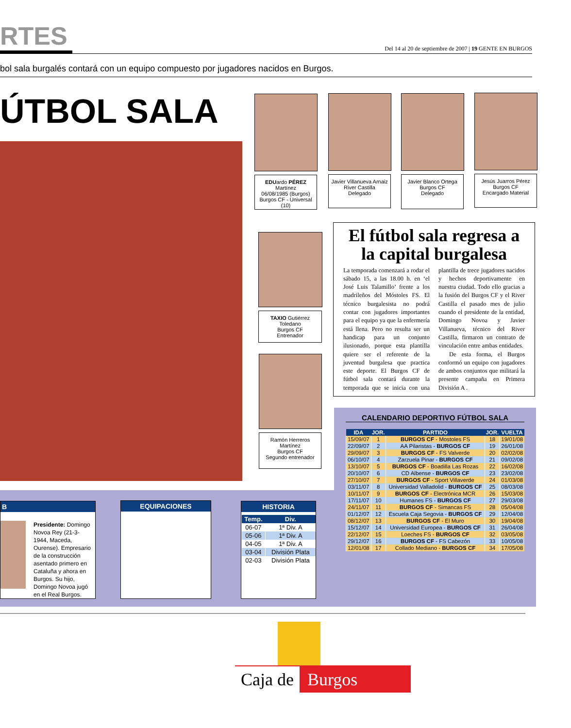RTES Del 14 al 20 de septiembre de 2007 | 19 GENTE EN BURGOS
bol sala burgalés contará con un equipo compuesto por jugadores nacidos en Burgos.
ÚTBOL SALA
EDUardo PÉREZ Martínez
06/08/1985 (Burgos)
Burgos CF - Universal (10)
Javier Villanueva Arnaiz
River Castilla
Delegado
Javier Blanco Ortega
Burgos CF
Delegado
Jesús Juarros Pérez
Burgos CF
Encargado Material
TAXIO Gutiérrez Toledano
Burgos CF
Entrenador
Ramón Herreros Martínez
Burgos CF
Segundo entrenador
El fútbol sala regresa a la capital burgalesa
La temporada comenzará a rodar el sábado 15, a las 18.00 h. en ‘el José Luis Talamillo’ frente a los madrileños del Móstoles FS. El técnico burgalesista no podrá contar con jugadores importantes para el equipo ya que la enfermería está llena. Pero no resulta ser un handicap para un conjunto ilusionado, porque esta plantilla quiere ser el referente de la juventud burgalesa que practica este deporte. El Burgos CF de fútbol sala contará durante la temporada que se inicia con una plantilla de trece jugadores nacidos y hechos deportivamente en nuestra ciudad. Todo ello gracias a la fusión del Burgos CF y el River Castilla el pasado mes de julio cuando el presidente de la entidad, Domingo Novoa y Javier Villanueva, técnico del River Castilla, firmaron un contrato de vinculación entre ambas entidades.
De esta forma, el Burgos conformó un equipo con jugadores de ambos conjuntos que militará la presente campaña en Primera División A .
CALENDARIO DEPORTIVO FÚTBOL SALA
| IDA | JOR. | PARTIDO | JOR. | VUELTA |
| --- | --- | --- | --- | --- |
| 15/09/07 | 1 | BURGOS CF - Mostoles FS | 18 | 19/01/08 |
| 22/09/07 | 2 | AA Pilaristas - BURGOS CF | 19 | 26/01/08 |
| 29/09/07 | 3 | BURGOS CF - FS Valverde | 20 | 02/02/08 |
| 06/10/07 | 4 | Zarzuela Pinar - BURGOS CF | 21 | 09/02/08 |
| 13/10/07 | 5 | BURGOS CF - Boadilla Las Rozas | 22 | 16/02/08 |
| 20/10/07 | 6 | CD Albense - BURGOS CF | 23 | 23/02/08 |
| 27/10/07 | 7 | BURGOS CF - Sport Villaverde | 24 | 01/03/08 |
| 03/11/07 | 8 | Universidad Valladolid - BURGOS CF | 25 | 08/03/08 |
| 10/11/07 | 9 | BURGOS CF - Electrónica MCR | 26 | 15/03/08 |
| 17/11/07 | 10 | Humanes FS - BURGOS CF | 27 | 29/03/08 |
| 24/11/07 | 11 | BURGOS CF - Simancas FS | 28 | 05/04/08 |
| 01/12/07 | 12 | Escuela Caja Segovia - BURGOS CF | 29 | 12/04/08 |
| 08/12/07 | 13 | BURGOS CF - El Muro | 30 | 19/04/08 |
| 15/12/07 | 14 | Universidad Europea - BURGOS CF | 31 | 26/04/08 |
| 22/12/07 | 15 | Loeches FS - BURGOS CF | 32 | 03/05/08 |
| 29/12/07 | 16 | BURGOS CF - FS Cabezón | 33 | 10/05/08 |
| 12/01/08 | 17 | Collado Mediano - BURGOS CF | 34 | 17/05/08 |
B
Presidente: Domingo Novoa Rey (21-3-1944, Maceda, Ourense). Empresario de la construcción asentado primero en Cataluña y ahora en Burgos. Su hijo, Domingo Novoa jugó en el Real Burgos.
EQUIPACIONES
HISTORIA
| Temp. | Div. |
| --- | --- |
| 06-07 | 1ª Div. A |
| 05-06 | 1ª Div. A |
| 04-05 | 1ª Div. A |
| 03-04 | División Plata |
| 02-03 | División Plata |
Caja de Burgos